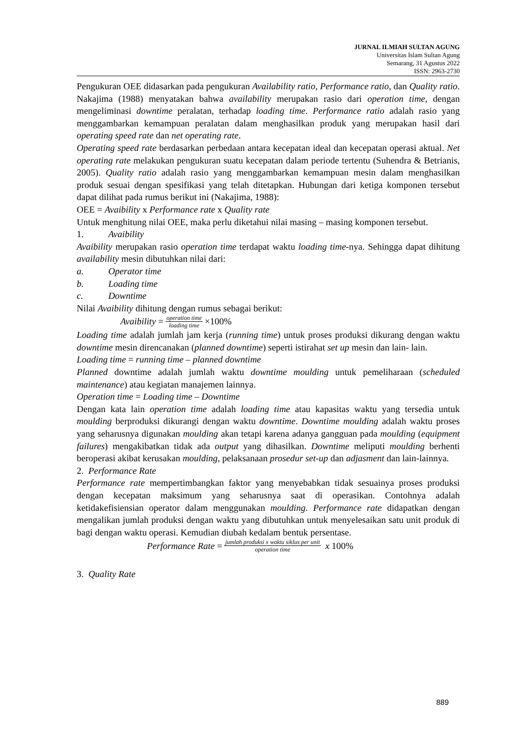JURNAL ILMIAH SULTAN AGUNG
Universitas Islam Sultan Agung
Semarang, 31 Agustus 2022
ISSN: 2963-2730
Pengukuran OEE didasarkan pada pengukuran Availability ratio, Performance ratio, dan Quality ratio. Nakajima (1988) menyatakan bahwa availability merupakan rasio dari operation time, dengan mengeliminasi downtime peralatan, terhadap loading time. Performance ratio adalah rasio yang menggambarkan kemampuan peralatan dalam menghasilkan produk yang merupakan hasil dari operating speed rate dan net operating rate.
Operating speed rate berdasarkan perbedaan antara kecepatan ideal dan kecepatan operasi aktual. Net operating rate melakukan pengukuran suatu kecepatan dalam periode tertentu (Suhendra & Betrianis, 2005). Quality ratio adalah rasio yang menggambarkan kemampuan mesin dalam menghasilkan produk sesuai dengan spesifikasi yang telah ditetapkan. Hubungan dari ketiga komponen tersebut dapat dilihat pada rumus berikut ini (Nakajima, 1988):
OEE = Avaibility x Performance rate x Quality rate
Untuk menghitung nilai OEE, maka perlu diketahui nilai masing – masing komponen tersebut.
1. Avaibility
Avaibility merupakan rasio operation time terdapat waktu loading time-nya. Sehingga dapat dihitung availability mesin dibutuhkan nilai dari:
a. Operator time
b. Loading time
c. Downtime
Nilai Avaibility dihitung dengan rumus sebagai berikut:
Avaibility = operation time loading time ×100%
Loading time adalah jumlah jam kerja (running time) untuk proses produksi dikurang dengan waktu downtime mesin direncanakan (planned downtime) seperti istirahat set up mesin dan lain- lain.
Loading time = running time – planned downtime
Planned downtime adalah jumlah waktu downtime moulding untuk pemeliharaan (scheduled maintenance) atau kegiatan manajemen lainnya.
Operation time = Loading time – Downtime
Dengan kata lain operation time adalah loading time atau kapasitas waktu yang tersedia untuk moulding berproduksi dikurangi dengan waktu downtime. Downtime moulding adalah waktu proses yang seharusnya digunakan moulding akan tetapi karena adanya gangguan pada moulding (equipment failures) mengakibatkan tidak ada output yang dihasilkan. Downtime meliputi moulding berhenti beroperasi akibat kerusakan moulding, pelaksanaan prosedur set-up dan adjasment dan lain-lainnya.
2. Performance Rate
Performance rate mempertimbangkan faktor yang menyebabkan tidak sesuainya proses produksi dengan kecepatan maksimum yang seharusnya saat di operasikan. Contohnya adalah ketidakefisiensian operator dalam menggunakan moulding. Performance rate didapatkan dengan mengalikan jumlah produksi dengan waktu yang dibutuhkan untuk menyelesaikan satu unit produk di bagi dengan waktu operasi. Kemudian diubah kedalam bentuk persentase.
Performance Rate = jumlah produksi x waktu siklus per unit operation time x 100%
3. Quality Rate
889